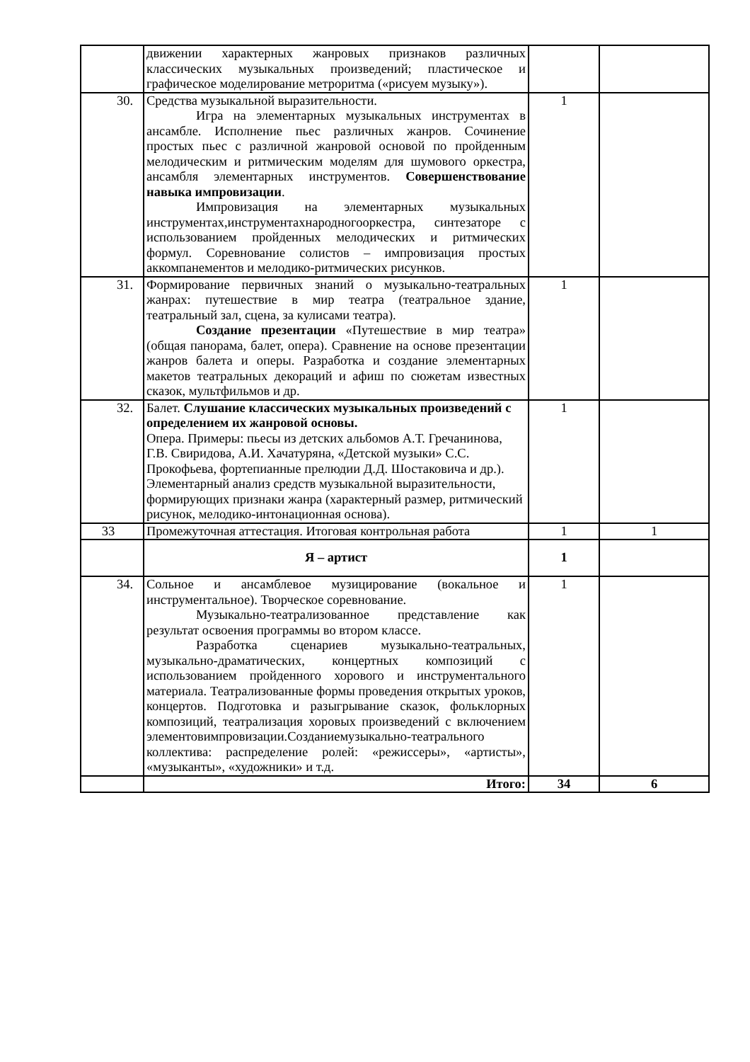| | движении характерных жанровых признаков различных классических музыкальных произведений; пластическое и графическое моделирование метроритма («рисуем музыку»). | | |
| 30. | Средства музыкальной выразительности. Игра на элементарных музыкальных инструментах в ансамбле. Исполнение пьес различных жанров. Сочинение простых пьес с различной жанровой основой по пройденным мелодическим и ритмическим моделям для шумового оркестра, ансамбля элементарных инструментов. Совершенствование навыка импровизации . Импровизация на элементарных музыкальных инструментах,инструментахнародногооркестра, синтезаторе с использованием пройденных мелодических и ритмических формул. Соревнование солистов – импровизация простых аккомпанементов и мелодико-ритмических рисунков. | 1 | |
| 31. | Формирование первичных знаний о музыкально-театральных жанрах: путешествие в мир театра (театральное здание, театральный зал, сцена, за кулисами театра). Создание презентации «Путешествие в мир театра» (общая панорама, балет, опера). Сравнение на основе презентации жанров балета и оперы. Разработка и создание элементарных макетов театральных декораций и афиш по сюжетам известных сказок, мультфильмов и др. | 1 | |
| 32. | Балет. Слушание классических музыкальных произведений с определением их жанровой основы. Опера. Примеры: пьесы из детских альбомов А.Т. Гречанинова, Г.В. Свиридова, А.И. Хачатуряна, «Детской музыки» С.С. Прокофьева, фортепианные прелюдии Д.Д. Шостаковича и др.). Элементарный анализ средств музыкальной выразительности, формирующих признаки жанра (характерный размер, ритмический рисунок, мелодико-интонационная основа). | 1 | |
| 33 | Промежуточная аттестация. Итоговая контрольная работа | 1 | 1 |
| | Я – артист | 1 | |
| 34. | Сольное и ансамблевое музицирование (вокальное и инструментальное). Творческое соревнование. Музыкально-театрализованное представление как результат освоения программы во втором классе. Разработка сценариев музыкально-театральных, музыкально-драматических, концертных композиций с использованием пройденного хорового и инструментального материала. Театрализованные формы проведения открытых уроков, концертов. Подготовка и разыгрывание сказок, фольклорных композиций, театрализация хоровых произведений с включением элементовимпровизации.Созданиемузыкально-театрального коллектива: распределение ролей: «режиссеры», «артисты», «музыканты», «художники» и т.д. | 1 | |
| | Итого: | 34 | 6 |